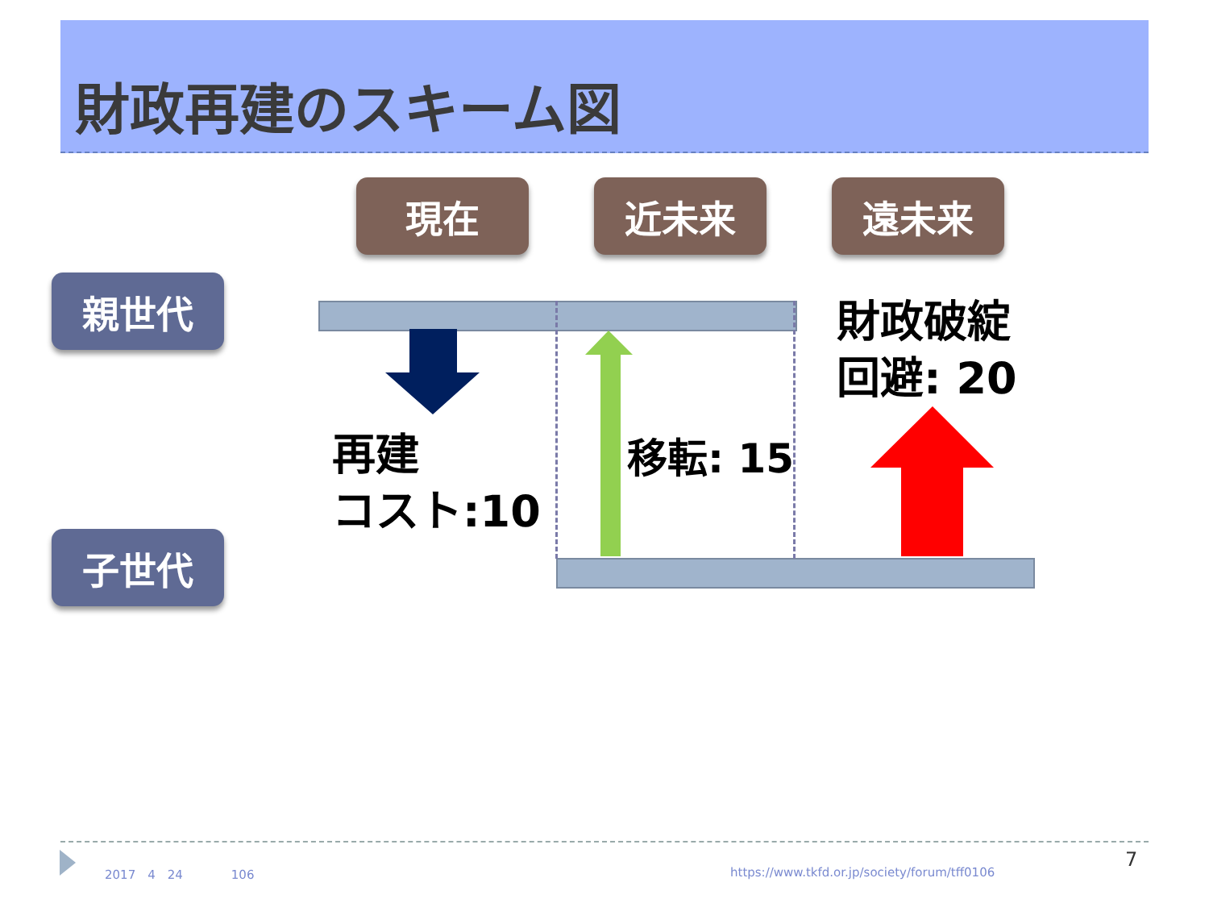財政再建のスキーム図
現在 近未来 遠未来
親世代
子世代
再建
コスト:10
移転: 15
財政破綻
回避: 20
2017　4　24　　　　106
https://www.tkfd.or.jp/society/forum/tff0106
7